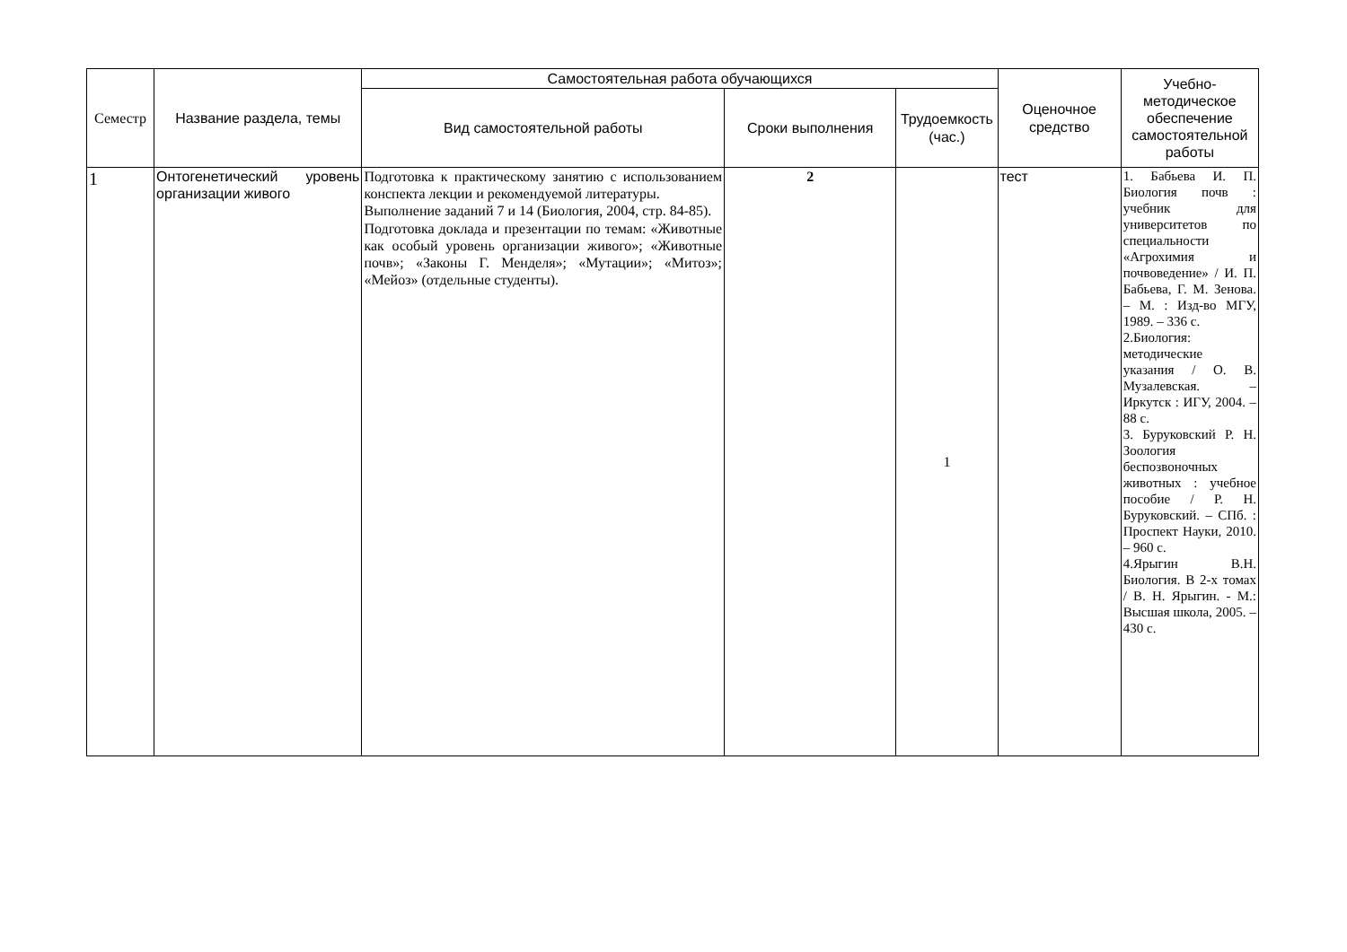| Семестр | Название раздела, темы | Самостоятельная работа обучающихся | | | Оценочное средство | Учебно-методическое обеспечение самостоятельной работы |
| --- | --- | --- | --- | --- | --- | --- |
| | | Вид самостоятельной работы | Сроки выполнения | Трудоемкость (час.) | | |
| 1 | Онтогенетический уровень организации живого | Подготовка к практическому занятию с использованием конспекта лекции и рекомендуемой литературы. Выполнение заданий 7 и 14 (Биология, 2004, стр. 84-85). Подготовка доклада и презентации по темам: «Животные как особый уровень организации живого»; «Животные почв»; «Законы Г. Менделя»; «Мутации»; «Митоз»; «Мейоз» (отдельные студенты). | 2 | 1 | тест | 1. Бабьева И. П. Биология почв : учебник для университетов по специальности «Агрохимия и почвоведение» / И. П. Бабьева, Г. М. Зенова. – М. : Изд-во МГУ, 1989. – 336 с. 2.Биология: методические указания / О. В. Музалевская. – Иркутск : ИГУ, 2004. – 88 с. 3. Буруковский Р. Н. Зоология беспозвоночных животных : учебное пособие / Р. Н. Буруковский. – СПб. : Проспект Науки, 2010. – 960 с. 4.Ярыгин В.Н. Биология. В 2-х томах / В. Н. Ярыгин. - М.: Высшая школа, 2005. – 430 с. |